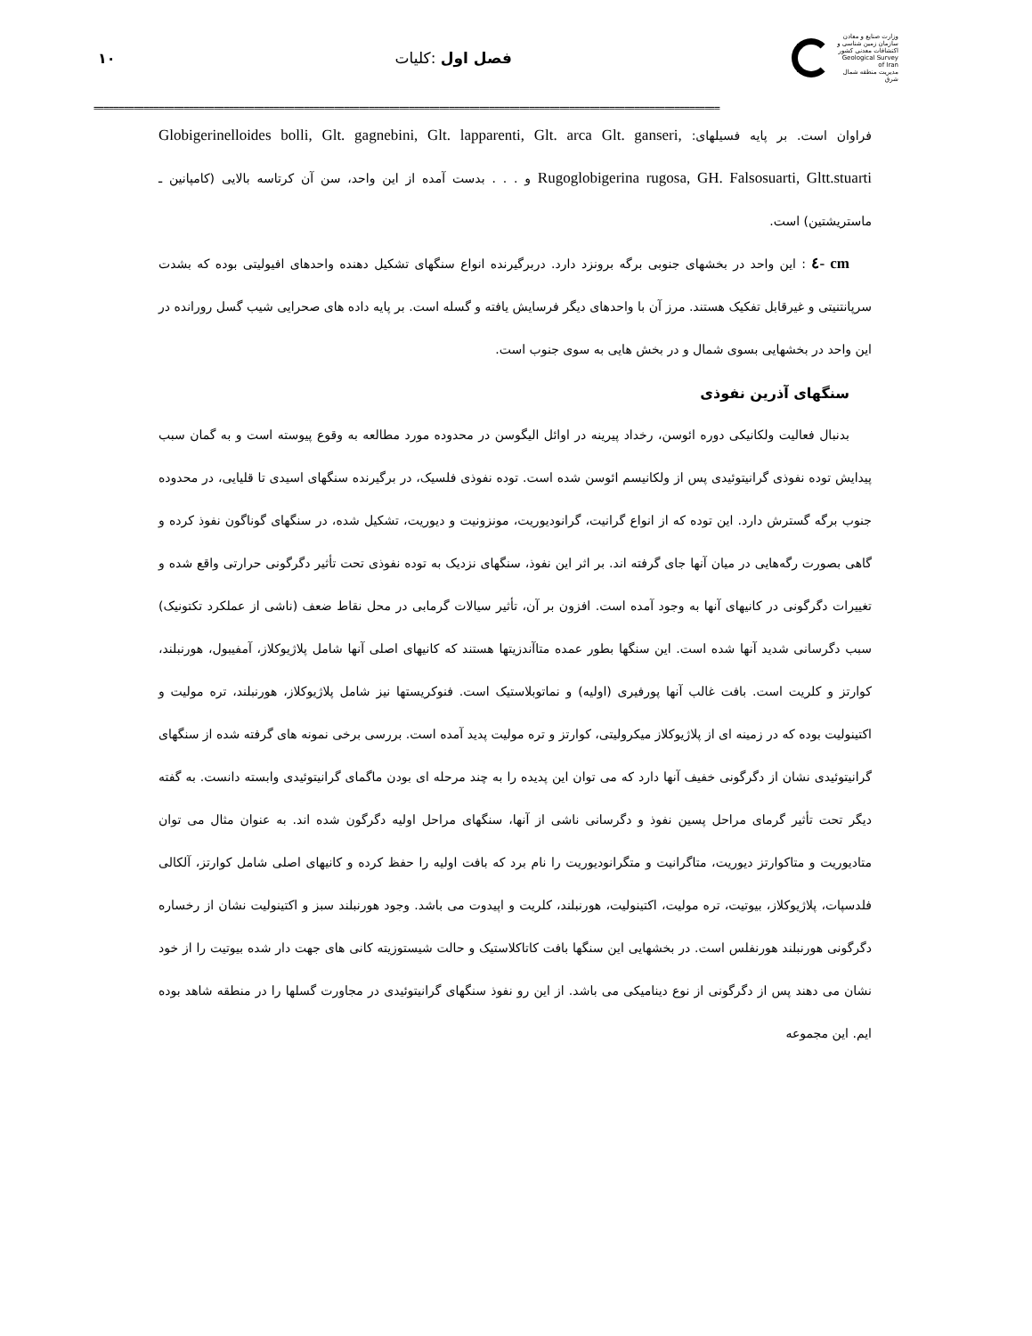۱۰ فصل اول :کلیات
وزارت صنایع و معادن
سازمان زمین شناسی و اکتشافات معدنی کشور
Geological Survey of Iran
مدیریت منطقه شمال شرق
=============================================================================================================================
فراوان است. بر پایه فسیلهای: Globigerinelloides bolli, Glt. gagnebini, Glt. lapparenti, Glt. arca Glt. ganseri, Rugoglobigerina rugosa, GH. Falsosuarti, Gltt.stuarti و . . . بدست آمده از این واحد، سن آن کرتاسه بالایی (کامپانین ـ ماستریشتین) است.
cm -٤ : این واحد در بخشهای جنوبی برگه برونزد دارد. دربرگیرنده انواع سنگهای تشکیل دهنده واحدهای افیولیتی بوده که بشدت سرپانتنیتی و غیرقابل تفکیک هستند. مرز آن با واحدهای دیگر فرسایش یافته و گسله است. بر پایه داده های صحرایی شیب گسل رورانده در این واحد در بخشهایی بسوی شمال و در بخش هایی به سوی جنوب است.
سنگهای آذرین نفوذی
بدنبال فعالیت ولکانیکی دوره ائوسن، رخداد پیرینه در اوائل الیگوسن در محدوده مورد مطالعه به وقوع پیوسته است و به گمان سبب پیدایش توده نفوذی گرانیتوئیدی پس از ولکانیسم ائوسن شده است. توده نفوذی فلسیک، در برگیرنده سنگهای اسیدی تا قلیایی، در محدوده جنوب برگه گسترش دارد. این توده که از انواع گرانیت، گرانودیوریت، مونزونیت و دیوریت، تشکیل شده، در سنگهای گوناگون نفوذ کرده و گاهی بصورت رگه‌هایی در میان آنها جای گرفته اند. بر اثر این نفوذ، سنگهای نزدیک به توده نفوذی تحت تأثیر دگرگونی حرارتی واقع شده و تغییرات دگرگونی در کانیهای آنها به وجود آمده است. افزون بر آن، تأثیر سیالات گرمابی در محل نقاط ضعف (ناشی از عملکرد تکتونیک) سبب دگرسانی شدید آنها شده است. این سنگها بطور عمده متاآندزیتها هستند که کانیهای اصلی آنها شامل پلاژیوکلاز، آمفیبول، هورنبلند، کوارتز و کلریت است. بافت غالب آنها پورفیری (اولیه) و نماتوبلاستیک است. فنوکریستها نیز شامل پلاژیوکلاز، هورنبلند، تره مولیت و اکتینولیت بوده که در زمینه ای از پلاژیوکلاز میکرولیتی، کوارتز و تره مولیت پدید آمده است. بررسی برخی نمونه های گرفته شده از سنگهای گرانیتوئیدی نشان از دگرگونی خفیف آنها دارد که می توان این پدیده را به چند مرحله ای بودن ماگمای گرانیتوئیدی وابسته دانست. به گفته دیگر تحت تأثیر گرمای مراحل پسین نفوذ و دگرسانی ناشی از آنها، سنگهای مراحل اولیه دگرگون شده اند. به عنوان مثال می توان متادیوریت و متاکوارتز دیوریت، متاگرانیت و متگرانودیوریت را نام برد که بافت اولیه را حفظ کرده و کانیهای اصلی شامل کوارتز، آلکالی فلدسپات، پلاژیوکلاز، بیوتیت، تره مولیت، اکتینولیت، هورنبلند، کلریت و اپیدوت می باشد. وجود هورنبلند سبز و اکتینولیت نشان از رخساره دگرگونی هورنبلند هورنفلس است. در بخشهایی این سنگها بافت کاتاکلاستیک و حالت شیستوزیته کانی های جهت دار شده بیوتیت را از خود نشان می دهند پس از دگرگونی از نوع دینامیکی می باشد. از این رو نفوذ سنگهای گرانیتوئیدی در مجاورت گسلها را در منطقه شاهد بوده ایم. این مجموعه